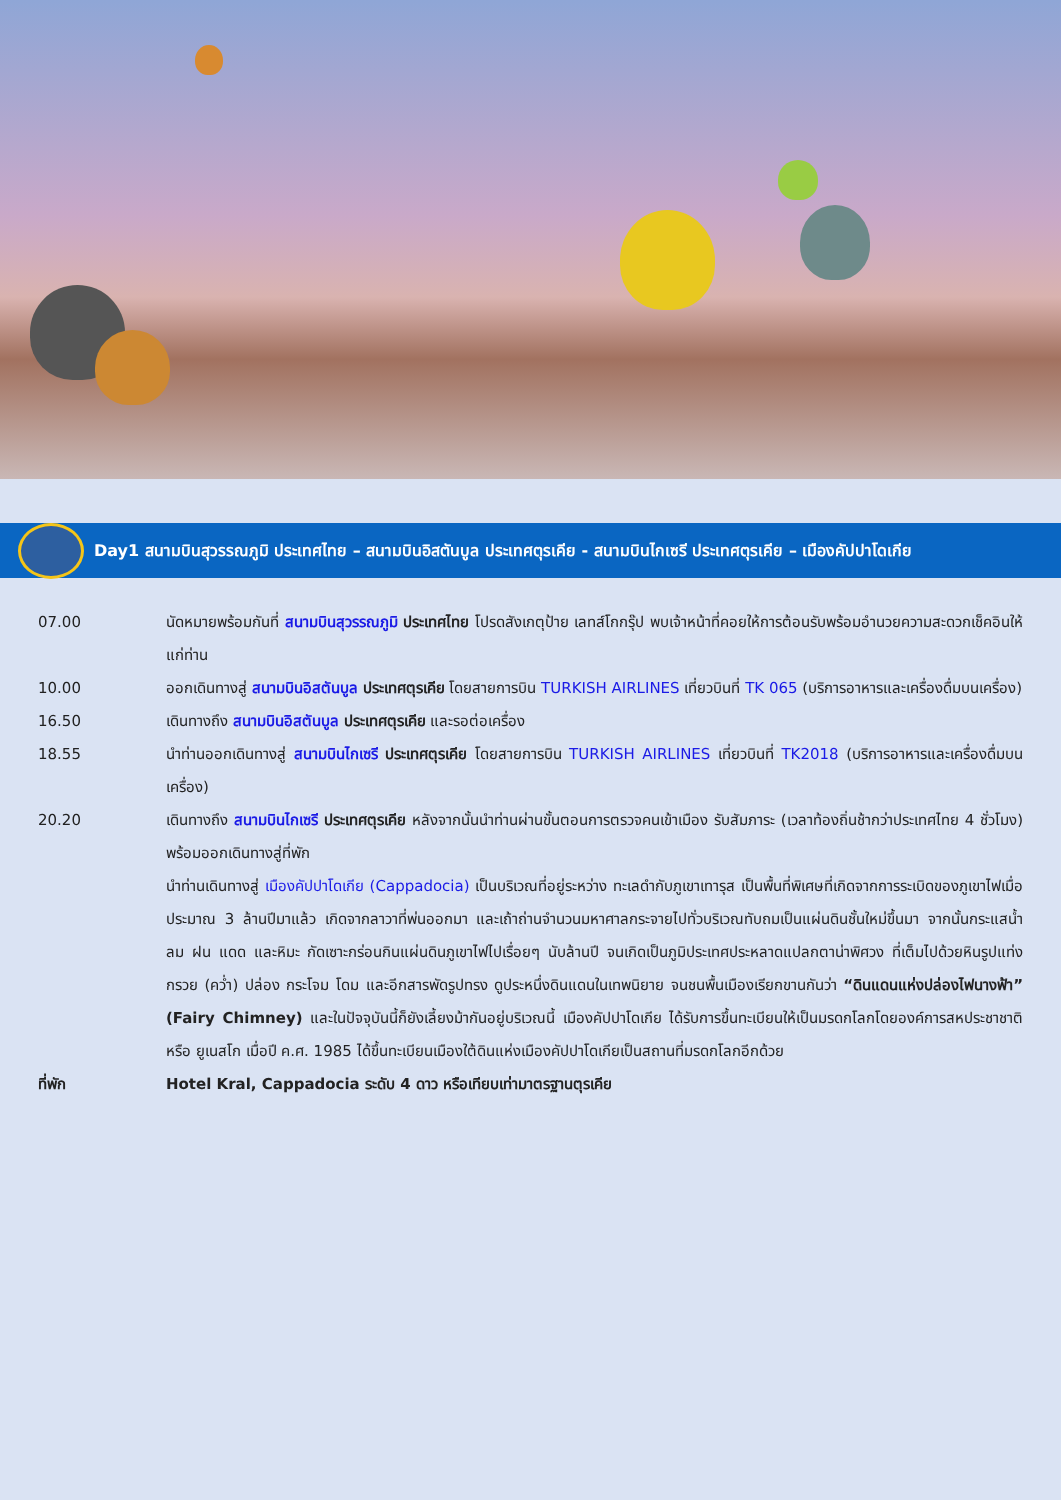Day1 สนามบินสุวรรณภูมิ ประเทศไทย – สนามบินอิสตันบูล ประเทศตุรเคีย - สนามบินไกเซรี ประเทศตุรเคีย – เมืองคัปปาโดเกีย
07.00 นัดหมายพร้อมกันที่ สนามบินสุวรรณภูมิ ประเทศไทย โปรดสังเกตุป้าย เลทส์โกกรุ๊ป พบเจ้าหน้าที่คอยให้การต้อนรับพร้อมอำนวยความสะดวกเช็คอินให้แก่ท่าน
10.00 ออกเดินทางสู่ สนามบินอิสตันบูล ประเทศตุรเคีย โดยสายการบิน TURKISH AIRLINES เที่ยวบินที่ TK 065 (บริการอาหารและเครื่องดื่มบนเครื่อง)
16.50 เดินทางถึง สนามบินอิสตันบูล ประเทศตุรเคีย และรอต่อเครื่อง
18.55 นำท่านออกเดินทางสู่ สนามบินไกเซรี ประเทศตุรเคีย โดยสายการบิน TURKISH AIRLINES เที่ยวบินที่ TK2018 (บริการอาหารและเครื่องดื่มบนเครื่อง)
20.20 เดินทางถึง สนามบินไกเซรี ประเทศตุรเคีย หลังจากนั้นนำท่านผ่านขั้นตอนการตรวจคนเข้าเมือง รับสัมภาระ (เวลาท้องถิ่นช้ากว่าประเทศไทย 4 ชั่วโมง) พร้อมออกเดินทางสู่ที่พัก
นำท่านเดินทางสู่ เมืองคัปปาโดเกีย (Cappadocia) เป็นบริเวณที่อยู่ระหว่าง ทะเลดำกับภูเขาเทารุส เป็นพื้นที่พิเศษที่เกิดจากการระเบิดของภูเขาไฟเมื่อประมาณ 3 ล้านปีมาแล้ว เกิดจากลาวาที่พ่นออกมา และเถ้าถ่านจำนวนมหาศาลกระจายไปทั่วบริเวณทับถมเป็นแผ่นดินชั้นใหม่ขึ้นมา จากนั้นกระแสน้ำ ลม ฝน แดด และหิมะ กัดเซาะกร่อนกินแผ่นดินภูเขาไฟไปเรื่อยๆ นับล้านปี จนเกิดเป็นภูมิประเทศประหลาดแปลกตาน่าพิศวง ที่เต็มไปด้วยหินรูปแท่งกรวย (คว่ำ) ปล่อง กระโจม โดม และอีกสารพัดรูปทรง ดูประหนึ่งดินแดนในเทพนิยาย จนชนพื้นเมืองเรียกขานกันว่า “ดินแดนแห่งปล่องไฟนางฟ้า” (Fairy Chimney) และในปัจจุบันนี้ก็ยังเลี้ยงม้ากันอยู่บริเวณนี้ เมืองคัปปาโดเกีย ได้รับการขึ้นทะเบียนให้เป็นมรดกโลกโดยองค์การสหประชาชาติ หรือ ยูเนสโก เมื่อปี ค.ศ. 1985 ได้ขึ้นทะเบียนเมืองใต้ดินแห่งเมืองคัปปาโดเกียเป็นสถานที่มรดกโลกอีกด้วย
ที่พัก Hotel Kral, Cappadocia ระดับ 4 ดาว หรือเทียบเท่ามาตรฐานตุรเคีย